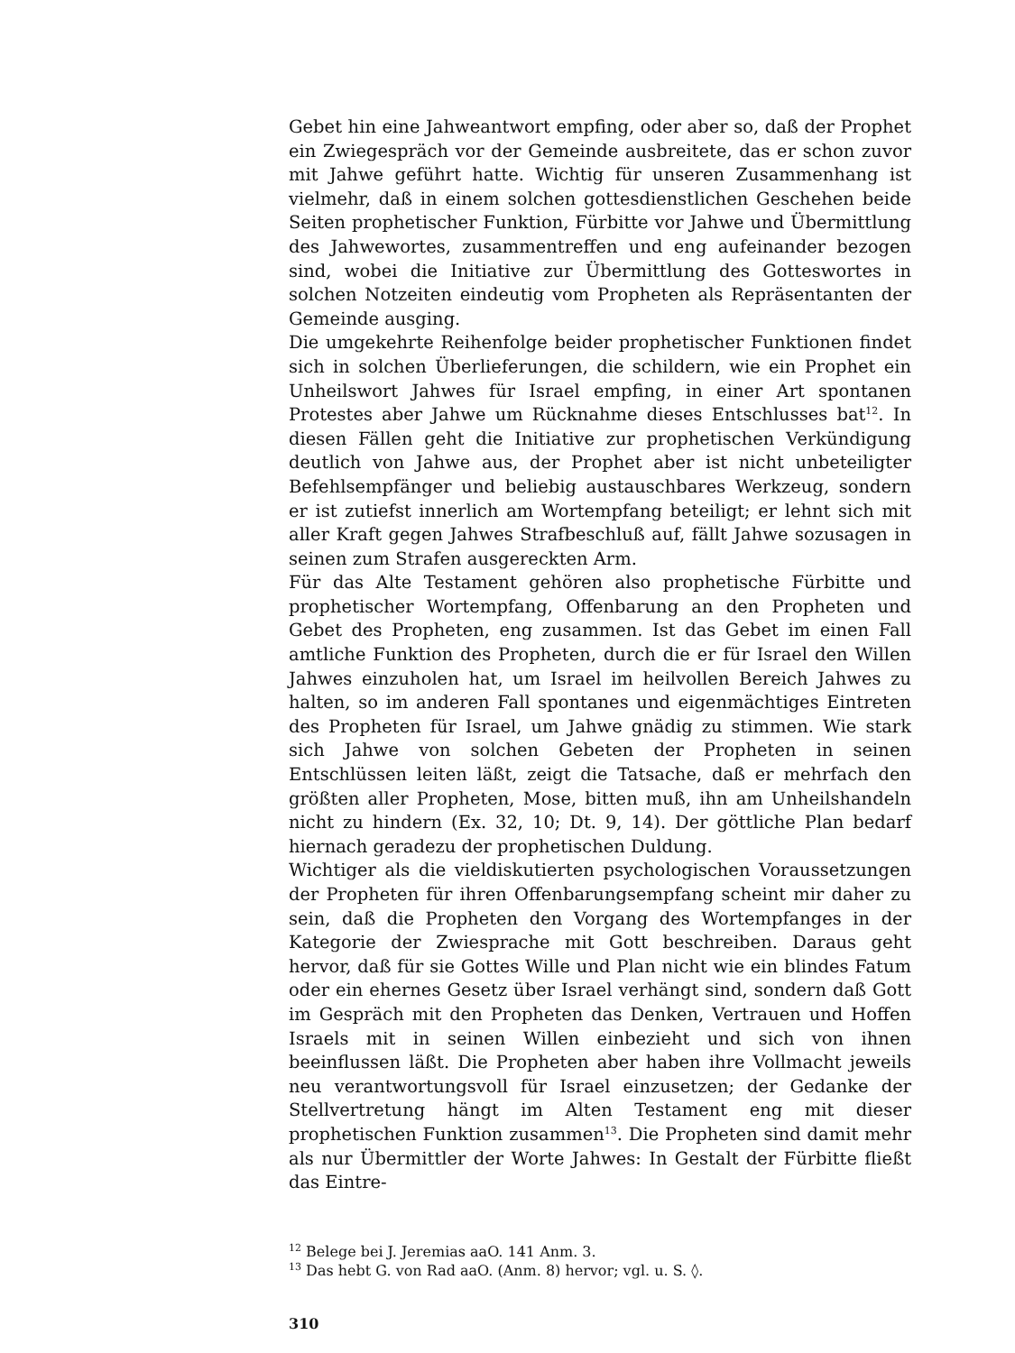Gebet hin eine Jahweantwort empfing, oder aber so, daß der Prophet ein Zwiegespräch vor der Gemeinde ausbreitete, das er schon zuvor mit Jahwe geführt hatte. Wichtig für unseren Zusammenhang ist vielmehr, daß in einem solchen gottesdienstlichen Geschehen beide Seiten prophetischer Funktion, Fürbitte vor Jahwe und Übermittlung des Jahwewortes, zusammentreffen und eng aufeinander bezogen sind, wobei die Initiative zur Übermittlung des Gotteswortes in solchen Notzeiten eindeutig vom Propheten als Repräsentanten der Gemeinde ausging.
Die umgekehrte Reihenfolge beider prophetischer Funktionen findet sich in solchen Überlieferungen, die schildern, wie ein Prophet ein Unheilswort Jahwes für Israel empfing, in einer Art spontanen Protestes aber Jahwe um Rücknahme dieses Entschlusses bat<sup>12</sup>. In diesen Fällen geht die Initiative zur prophetischen Verkündigung deutlich von Jahwe aus, der Prophet aber ist nicht unbeteiligter Befehlsempfänger und beliebig austauschbares Werkzeug, sondern er ist zutiefst innerlich am Wortempfang beteiligt; er lehnt sich mit aller Kraft gegen Jahwes Strafbeschluß auf, fällt Jahwe sozusagen in seinen zum Strafen ausgereckten Arm.
Für das Alte Testament gehören also prophetische Fürbitte und prophetischer Wortempfang, Offenbarung an den Propheten und Gebet des Propheten, eng zusammen. Ist das Gebet im einen Fall amtliche Funktion des Propheten, durch die er für Israel den Willen Jahwes einzuholen hat, um Israel im heilvollen Bereich Jahwes zu halten, so im anderen Fall spontanes und eigenmächtiges Eintreten des Propheten für Israel, um Jahwe gnädig zu stimmen. Wie stark sich Jahwe von solchen Gebeten der Propheten in seinen Entschlüssen leiten läßt, zeigt die Tatsache, daß er mehrfach den größten aller Propheten, Mose, bitten muß, ihn am Unheilshandeln nicht zu hindern (Ex. 32, 10; Dt. 9, 14). Der göttliche Plan bedarf hiernach geradezu der prophetischen Duldung.
Wichtiger als die vieldiskutierten psychologischen Voraussetzungen der Propheten für ihren Offenbarungsempfang scheint mir daher zu sein, daß die Propheten den Vorgang des Wortempfanges in der Kategorie der Zwiesprache mit Gott beschreiben. Daraus geht hervor, daß für sie Gottes Wille und Plan nicht wie ein blindes Fatum oder ein ehernes Gesetz über Israel verhängt sind, sondern daß Gott im Gespräch mit den Propheten das Denken, Vertrauen und Hoffen Israels mit in seinen Willen einbezieht und sich von ihnen beeinflussen läßt. Die Propheten aber haben ihre Vollmacht jeweils neu verantwortungsvoll für Israel einzusetzen; der Gedanke der Stellvertretung hängt im Alten Testament eng mit dieser prophetischen Funktion zusammen<sup>13</sup>. Die Propheten sind damit mehr als nur Übermittler der Worte Jahwes: In Gestalt der Fürbitte fließt das Eintre-
<sup>12</sup> Belege bei J. Jeremias aaO. 141 Anm. 3.
<sup>13</sup> Das hebt G. von Rad aaO. (Anm. 8) hervor; vgl. u. S. ◊.
310